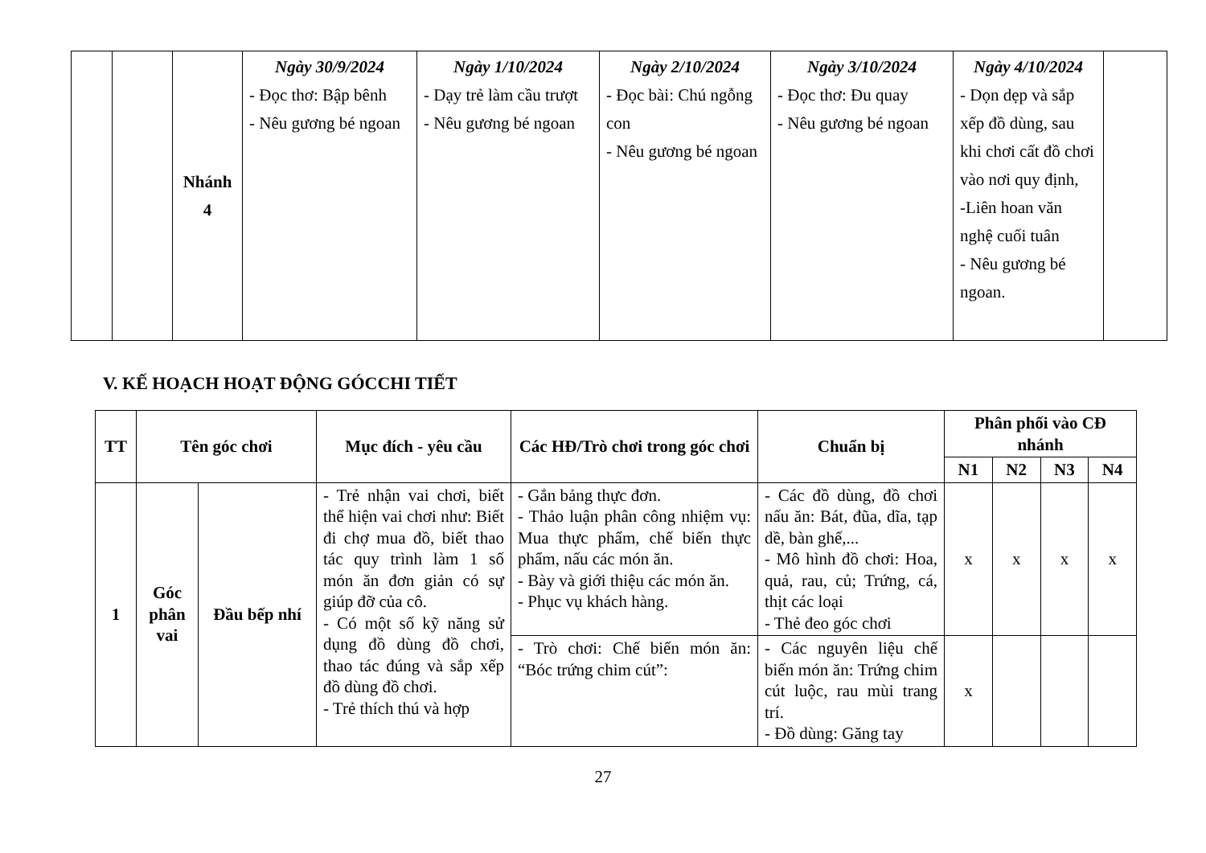| | | Nhánh 4 | Ngày 30/9/2024 - Đọc thơ: Bập bênh - Nêu gương bé ngoan | Ngày 1/10/2024 - Dạy trẻ làm cầu trượt - Nêu gương bé ngoan | Ngày 2/10/2024 - Đọc bài: Chú ngỗng con - Nêu gương bé ngoan | Ngày 3/10/2024 - Đọc thơ: Đu quay - Nêu gương bé ngoan | Ngày 4/10/2024 - Dọn dẹp và sắp xếp đồ dùng, sau khi chơi cất đồ chơi vào nơi quy định, -Liên hoan văn nghệ cuối tuân - Nêu gương bé ngoan. | |
V. KẾ HOẠCH HOẠT ĐỘNG GÓCCHI TIẾT
| TT | Tên góc chơi | | Mục đích - yêu cầu | Các HĐ/Trò chơi trong góc chơi | Chuẩn bị | Phân phối vào CĐ nhánh | | | |
| --- | --- | --- | --- | --- | --- | --- | --- | --- | --- |
| | | | | | | N1 | N2 | N3 | N4 |
| 1 | Góc phân vai | Đầu bếp nhí | - Trẻ nhận vai chơi, biết thể hiện vai chơi như: Biết đi chợ mua đồ, biết thao tác quy trình làm 1 số món ăn đơn giản có sự giúp đỡ của cô. - Có một số kỹ năng sử dụng đồ dùng đồ chơi, thao tác đúng và sắp xếp đồ dùng đồ chơi. - Trẻ thích thú và hợp | - Gắn bảng thực đơn. - Thảo luận phân công nhiệm vụ: Mua thực phẩm, chế biến thực phẩm, nấu các món ăn. - Bày và giới thiệu các món ăn. - Phục vụ khách hàng. | - Các đồ dùng, đồ chơi nấu ăn: Bát, đũa, dĩa, tạp dề, bàn ghế,... - Mô hình đồ chơi: Hoa, quả, rau, củ; Trứng, cá, thịt các loại - Thẻ đeo góc chơi | x | x | x | x |
| | | | | - Trò chơi: Chế biến món ăn: “Bóc trứng chim cút”: | - Các nguyên liệu chế biến món ăn: Trứng chim cút luộc, rau mùi trang trí. - Đồ dùng: Găng tay | x | | | |
27